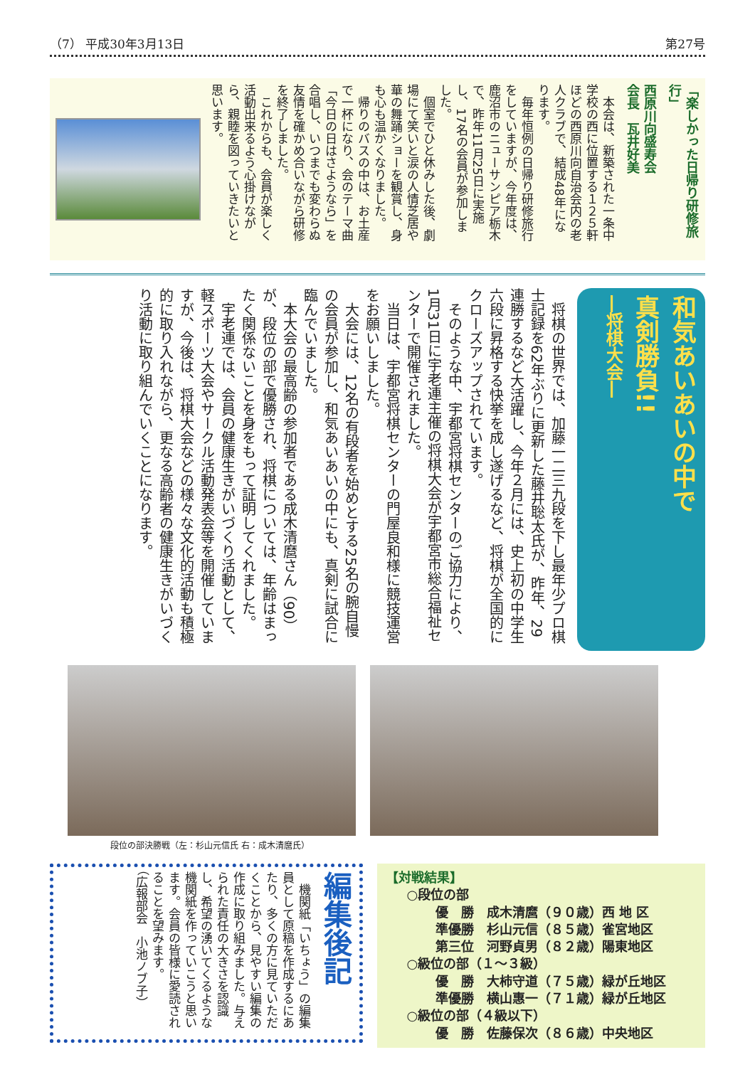（7） 平成30年3月13日 第27号
「楽しかった日帰り研修旅行」
西原川向盛寿会
会長　瓦井好美
　本会は、新築された一条中学校の西に位置する１２５軒ほどの西原川向自治会内の老人クラブで、結成48年になります。
　毎年恒例の日帰り研修旅行をしていますが、今年度は、鹿沼市のニューサンピア栃木で、昨年11月25日に実施し、17名の会員が参加しました。
　個室でひと休みした後、劇場にて笑いと涙の人情芝居や華の舞踊ショーを観賞し、身も心も温かくなりました。
　帰りのバスの中は、お土産で一杯になり、会のテーマ曲「今日の日はさようなら」を合唱し、いつまでも変わらぬ友情を確かめ合いながら研修を終了しました。
　これからも、会員が楽しく活動出来るよう心掛けながら、親睦を図っていきたいと思います。
和気あいあいの中で
真剣勝負!!
―将棋大会―
　将棋の世界では、加藤一二三九段を下し最年少プロ棋士記録を62年ぶりに更新した藤井聡太氏が、昨年、29連勝するなど大活躍し、今年２月には、史上初の中学生六段に昇格する快挙を成し遂げるなど、将棋が全国的にクローズアップされています。
　そのような中、宇都宮将棋センターのご協力により、1月31日に宇老連主催の将棋大会が宇都宮市総合福祉センターで開催されました。
　当日は、宇都宮将棋センターの門屋良和様に競技運営をお願いしました。
　大会には、12名の有段者を始めとする25名の腕自慢の会員が参加し、和気あいあいの中にも、真剣に試合に臨んでいました。
　本大会の最高齢の参加者である成木清麿さん（90）が、段位の部で優勝され、将棋については、年齢はまったく関係ないことを身をもって証明してくれました。
　宇老連では、会員の健康生きがいづくり活動として、軽スポーツ大会やサークル活動発表会等を開催していますが、今後は、将棋大会などの様々な文化的活動も積極的に取り入れながら、更なる高齢者の健康生きがいづくり活動に取り組んでいくことになります。
段位の部決勝戦（左：杉山元信氏 右：成木清麿氏）
編集後記
　機関紙「いちょう」の編集員として原稿を作成するにあたり、多くの方に見ていただくことから、見やすい編集の作成に取り組みました。与えられた責任の大きさを認識し、希望の湧いてくるような機関紙を作っていこうと思います。会員の皆様に愛読されることを望みます。
（広報部会　小池ノブ子）
【対戦結果】
○段位の部
優　勝　成木清麿（９０歳）西 地 区
準優勝　杉山元信（８５歳）雀宮地区
第三位　河野貞男（８２歳）陽東地区
○級位の部（１～３級）
優　勝　大柿守道（７５歳）緑が丘地区
準優勝　横山惠一（７１歳）緑が丘地区
○級位の部（４級以下）
優　勝　佐藤保次（８６歳）中央地区